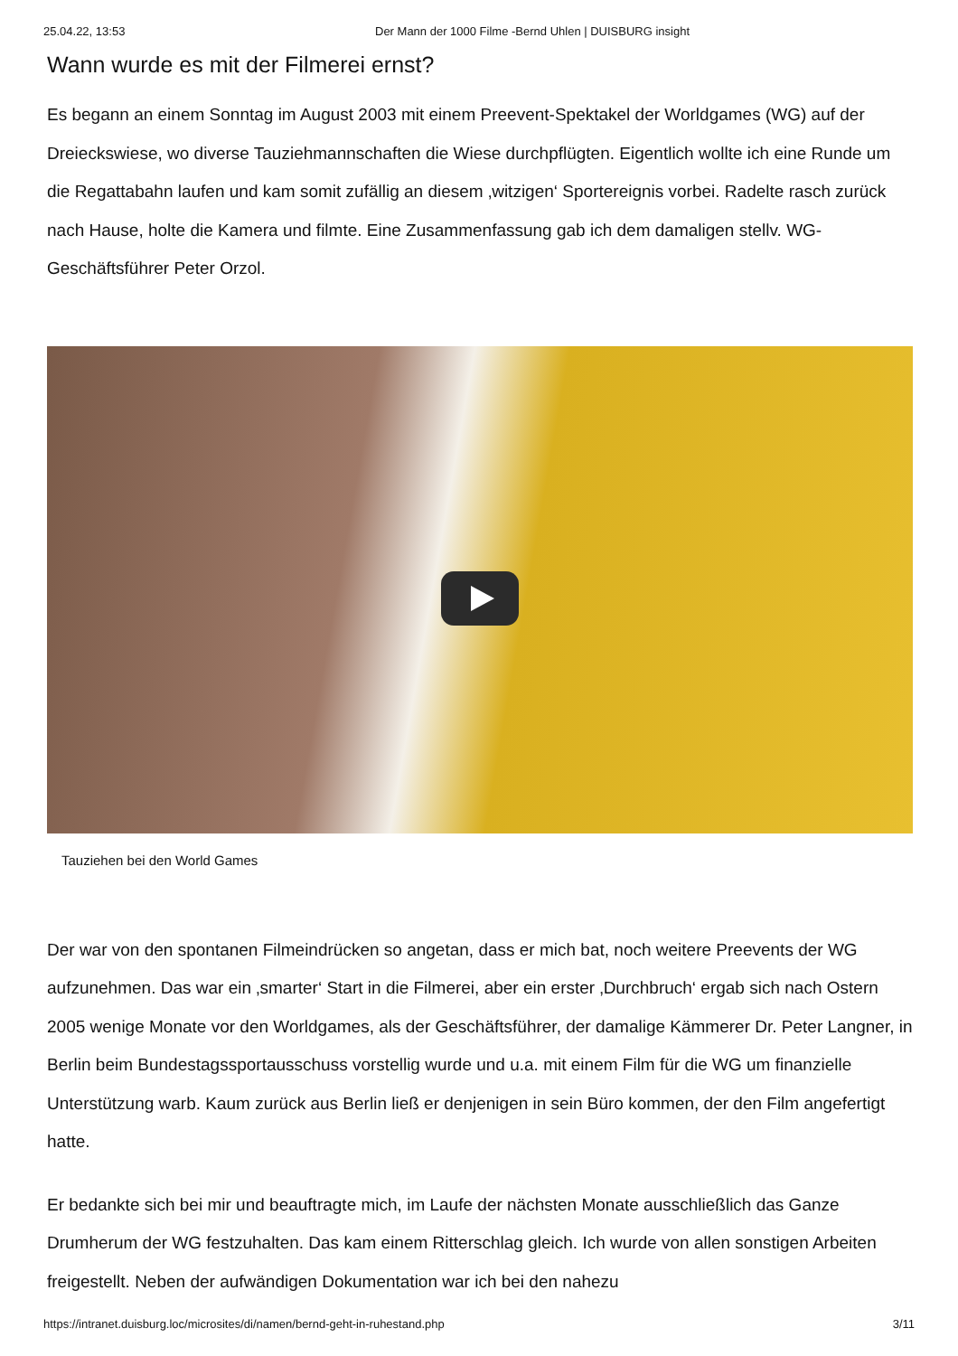25.04.22, 13:53 Der Mann der 1000 Filme -Bernd Uhlen | DUISBURG insight
Wann wurde es mit der Filmerei ernst?
Es begann an einem Sonntag im August 2003 mit einem Preevent-Spektakel der Worldgames (WG) auf der Dreieckswiese, wo diverse Tauziehmannschaften die Wiese durchpflügten. Eigentlich wollte ich eine Runde um die Regattabahn laufen und kam somit zufällig an diesem ‚witzigen‘ Sportereignis vorbei. Radelte rasch zurück nach Hause, holte die Kamera und filmte. Eine Zusammenfassung gab ich dem damaligen stellv. WG-Geschäftsführer Peter Orzol.
Tauziehen bei den World Games
Der war von den spontanen Filmeindrücken so angetan, dass er mich bat, noch weitere Preevents der WG aufzunehmen. Das war ein ‚smarter‘ Start in die Filmerei, aber ein erster ‚Durchbruch‘ ergab sich nach Ostern 2005 wenige Monate vor den Worldgames, als der Geschäftsführer, der damalige Kämmerer Dr. Peter Langner, in Berlin beim Bundestagssportausschuss vorstellig wurde und u.a. mit einem Film für die WG um finanzielle Unterstützung warb. Kaum zurück aus Berlin ließ er denjenigen in sein Büro kommen, der den Film angefertigt hatte.
Er bedankte sich bei mir und beauftragte mich, im Laufe der nächsten Monate ausschließlich das Ganze Drumherum der WG festzuhalten. Das kam einem Ritterschlag gleich. Ich wurde von allen sonstigen Arbeiten freigestellt. Neben der aufwändigen Dokumentation war ich bei den nahezu
https://intranet.duisburg.loc/microsites/di/namen/bernd-geht-in-ruhestand.php 3/11